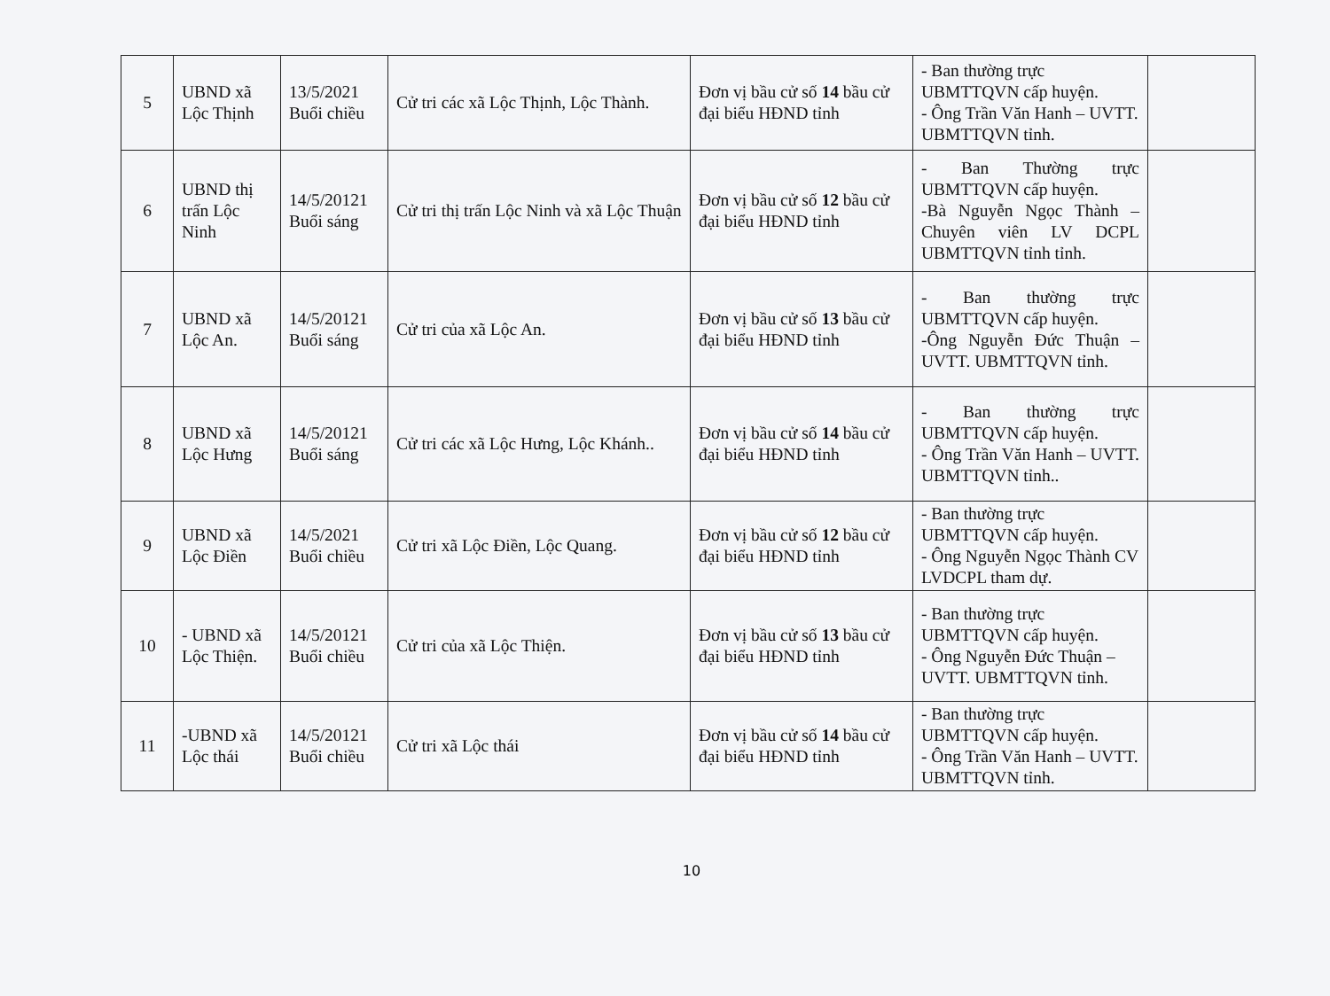| 5 | UBND xã Lộc Thịnh | 13/5/2021 Buổi chiều | Cử tri các xã Lộc Thịnh, Lộc Thành. | Đơn vị bầu cử số 14 bầu cử đại biểu HĐND tỉnh | - Ban thường trực UBMTTQVN cấp huyện. - Ông Trần Văn Hanh – UVTT. UBMTTQVN tỉnh. | |
| 6 | UBND thị trấn Lộc Ninh | 14/5/20121 Buổi sáng | Cử tri thị trấn Lộc Ninh và xã Lộc Thuận | Đơn vị bầu cử số 12 bầu cử đại biểu HĐND tỉnh | - Ban Thường trực UBMTTQVN cấp huyện. -Bà Nguyễn Ngọc Thành – Chuyên viên LV DCPL UBMTTQVN tỉnh tỉnh. | |
| 7 | UBND xã Lộc An. | 14/5/20121 Buổi sáng | Cử tri của xã Lộc An. | Đơn vị bầu cử số 13 bầu cử đại biểu HĐND tỉnh | - Ban thường trực UBMTTQVN cấp huyện. -Ông Nguyễn Đức Thuận – UVTT. UBMTTQVN tỉnh. | |
| 8 | UBND xã Lộc Hưng | 14/5/20121 Buổi sáng | Cử tri các xã Lộc Hưng, Lộc Khánh.. | Đơn vị bầu cử số 14 bầu cử đại biểu HĐND tỉnh | - Ban thường trực UBMTTQVN cấp huyện. - Ông Trần Văn Hanh – UVTT. UBMTTQVN tỉnh.. | |
| 9 | UBND xã Lộc Điền | 14/5/2021 Buổi chiều | Cử tri xã Lộc Điền, Lộc Quang. | Đơn vị bầu cử số 12 bầu cử đại biểu HĐND tỉnh | - Ban thường trực UBMTTQVN cấp huyện. - Ông Nguyễn Ngọc Thành CV LVDCPL tham dự. | |
| 10 | - UBND xã Lộc Thiện. | 14/5/20121 Buổi chiều | Cử tri của xã Lộc Thiện. | Đơn vị bầu cử số 13 bầu cử đại biểu HĐND tỉnh | - Ban thường trực UBMTTQVN cấp huyện. - Ông Nguyễn Đức Thuận – UVTT. UBMTTQVN tỉnh. | |
| 11 | -UBND xã Lộc thái | 14/5/20121 Buổi chiều | Cử tri xã Lộc thái | Đơn vị bầu cử số 14 bầu cử đại biểu HĐND tỉnh | - Ban thường trực UBMTTQVN cấp huyện. - Ông Trần Văn Hanh – UVTT. UBMTTQVN tỉnh. | |
10